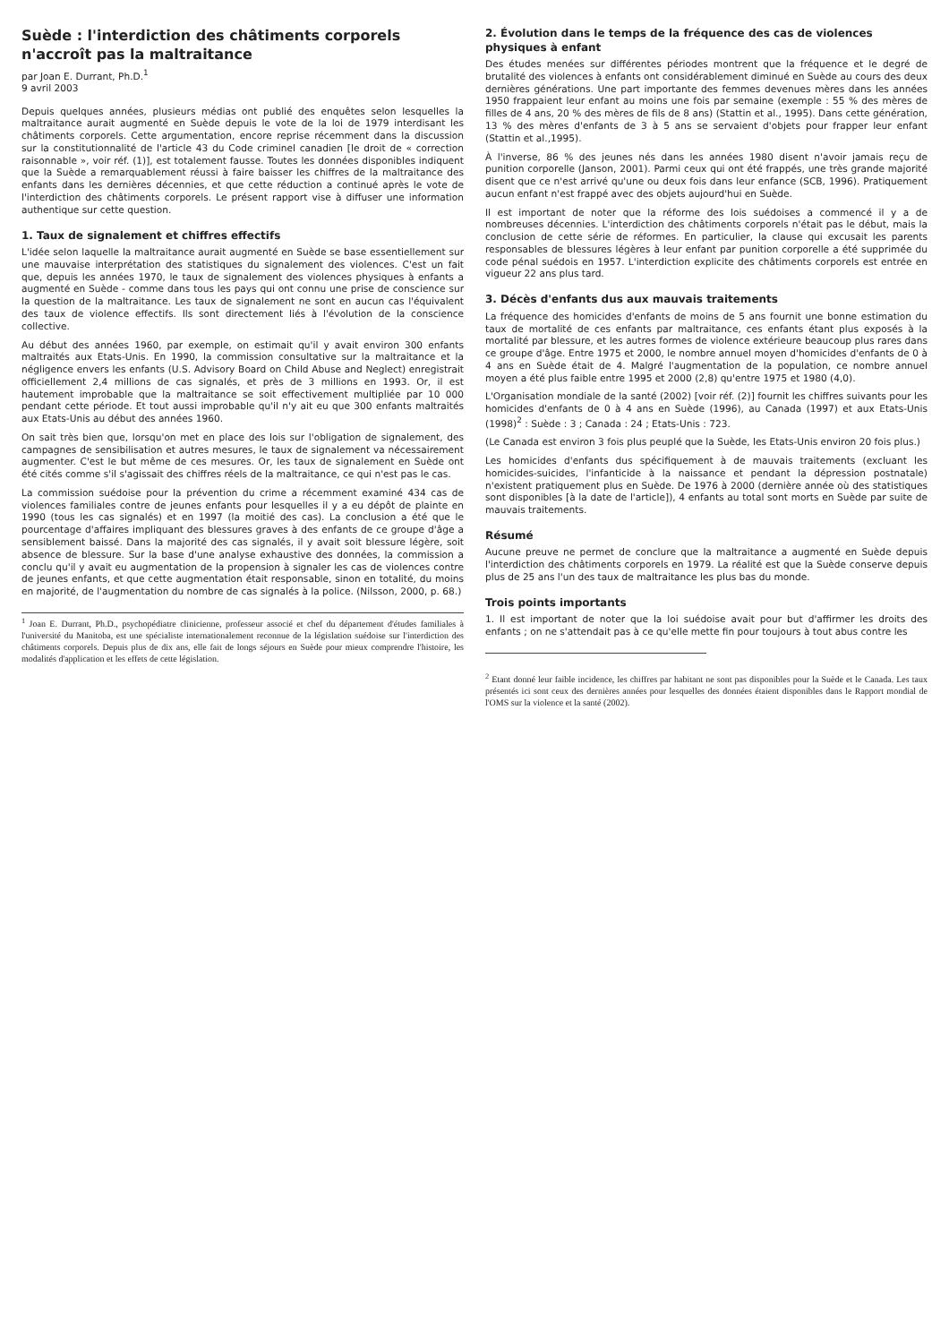Suède : l'interdiction des châtiments corporels n'accroît pas la maltraitance
par Joan E. Durrant, Ph.D.<sup>1</sup>
9 avril 2003
Depuis quelques années, plusieurs médias ont publié des enquêtes selon lesquelles la maltraitance aurait augmenté en Suède depuis le vote de la loi de 1979 interdisant les châtiments corporels. Cette argumentation, encore reprise récemment dans la discussion sur la constitutionnalité de l'article 43 du Code criminel canadien [le droit de « correction raisonnable », voir réf. (1)], est totalement fausse. Toutes les données disponibles indiquent que la Suède a remarquablement réussi à faire baisser les chiffres de la maltraitance des enfants dans les dernières décennies, et que cette réduction a continué après le vote de l'interdiction des châtiments corporels. Le présent rapport vise à diffuser une information authentique sur cette question.
1. Taux de signalement et chiffres effectifs
L'idée selon laquelle la maltraitance aurait augmenté en Suède se base essentiellement sur une mauvaise interprétation des statistiques du signalement des violences. C'est un fait que, depuis les années 1970, le taux de signalement des violences physiques à enfants a augmenté en Suède - comme dans tous les pays qui ont connu une prise de conscience sur la question de la maltraitance. Les taux de signalement ne sont en aucun cas l'équivalent des taux de violence effectifs. Ils sont directement liés à l'évolution de la conscience collective.
Au début des années 1960, par exemple, on estimait qu'il y avait environ 300 enfants maltraités aux Etats-Unis. En 1990, la commission consultative sur la maltraitance et la négligence envers les enfants (U.S. Advisory Board on Child Abuse and Neglect) enregistrait officiellement 2,4 millions de cas signalés, et près de 3 millions en 1993. Or, il est hautement improbable que la maltraitance se soit effectivement multipliée par 10 000 pendant cette période. Et tout aussi improbable qu'il n'y ait eu que 300 enfants maltraités aux Etats-Unis au début des années 1960.
On sait très bien que, lorsqu'on met en place des lois sur l'obligation de signalement, des campagnes de sensibilisation et autres mesures, le taux de signalement va nécessairement augmenter. C'est le but même de ces mesures. Or, les taux de signalement en Suède ont été cités comme s'il s'agissait des chiffres réels de la maltraitance, ce qui n'est pas le cas.
La commission suédoise pour la prévention du crime a récemment examiné 434 cas de violences familiales contre de jeunes enfants pour lesquelles il y a eu dépôt de plainte en 1990 (tous les cas signalés) et en 1997 (la moitié des cas). La conclusion a été que le pourcentage d'affaires impliquant des blessures graves à des enfants de ce groupe d'âge a sensiblement baissé. Dans la majorité des cas signalés, il y avait soit blessure légère, soit absence de blessure. Sur la base d'une analyse exhaustive des données, la commission a conclu qu'il y avait eu augmentation de la propension à signaler les cas de violences contre de jeunes enfants, et que cette augmentation était responsable, sinon en totalité, du moins en majorité, de l'augmentation du nombre de cas signalés à la police. (Nilsson, 2000, p. 68.)
<sup>1</sup> Joan E. Durrant, Ph.D., psychopédiatre clinicienne, professeur associé et chef du département d'études familiales à l'université du Manitoba, est une spécialiste internationalement reconnue de la législation suédoise sur l'interdiction des châtiments corporels. Depuis plus de dix ans, elle fait de longs séjours en Suède pour mieux comprendre l'histoire, les modalités d'application et les effets de cette législation.
2. Évolution dans le temps de la fréquence des cas de violences physiques à enfant
Des études menées sur différentes périodes montrent que la fréquence et le degré de brutalité des violences à enfants ont considérablement diminué en Suède au cours des deux dernières générations. Une part importante des femmes devenues mères dans les années 1950 frappaient leur enfant au moins une fois par semaine (exemple : 55 % des mères de filles de 4 ans, 20 % des mères de fils de 8 ans) (Stattin et al., 1995). Dans cette génération, 13 % des mères d'enfants de 3 à 5 ans se servaient d'objets pour frapper leur enfant (Stattin et al.,1995).
À l'inverse, 86 % des jeunes nés dans les années 1980 disent n'avoir jamais reçu de punition corporelle (Janson, 2001). Parmi ceux qui ont été frappés, une très grande majorité disent que ce n'est arrivé qu'une ou deux fois dans leur enfance (SCB, 1996). Pratiquement aucun enfant n'est frappé avec des objets aujourd'hui en Suède.
Il est important de noter que la réforme des lois suédoises a commencé il y a de nombreuses décennies. L'interdiction des châtiments corporels n'était pas le début, mais la conclusion de cette série de réformes. En particulier, la clause qui excusait les parents responsables de blessures légères à leur enfant par punition corporelle a été supprimée du code pénal suédois en 1957. L'interdiction explicite des châtiments corporels est entrée en vigueur 22 ans plus tard.
3. Décès d'enfants dus aux mauvais traitements
La fréquence des homicides d'enfants de moins de 5 ans fournit une bonne estimation du taux de mortalité de ces enfants par maltraitance, ces enfants étant plus exposés à la mortalité par blessure, et les autres formes de violence extérieure beaucoup plus rares dans ce groupe d'âge. Entre 1975 et 2000, le nombre annuel moyen d'homicides d'enfants de 0 à 4 ans en Suède était de 4. Malgré l'augmentation de la population, ce nombre annuel moyen a été plus faible entre 1995 et 2000 (2,8) qu'entre 1975 et 1980 (4,0).
L'Organisation mondiale de la santé (2002) [voir réf. (2)] fournit les chiffres suivants pour les homicides d'enfants de 0 à 4 ans en Suède (1996), au Canada (1997) et aux Etats-Unis (1998)<sup>2</sup> : Suède : 3 ; Canada : 24 ; Etats-Unis : 723.
(Le Canada est environ 3 fois plus peuplé que la Suède, les Etats-Unis environ 20 fois plus.)
Les homicides d'enfants dus spécifiquement à de mauvais traitements (excluant les homicides-suicides, l'infanticide à la naissance et pendant la dépression postnatale) n'existent pratiquement plus en Suède. De 1976 à 2000 (dernière année où des statistiques sont disponibles [à la date de l'article]), 4 enfants au total sont morts en Suède par suite de mauvais traitements.
Résumé
Aucune preuve ne permet de conclure que la maltraitance a augmenté en Suède depuis l'interdiction des châtiments corporels en 1979. La réalité est que la Suède conserve depuis plus de 25 ans l'un des taux de maltraitance les plus bas du monde.
Trois points importants
1. Il est important de noter que la loi suédoise avait pour but d'affirmer les droits des enfants ; on ne s'attendait pas à ce qu'elle mette fin pour toujours à tout abus contre les
<sup>2</sup> Etant donné leur faible incidence, les chiffres par habitant ne sont pas disponibles pour la Suède et le Canada. Les taux présentés ici sont ceux des dernières années pour lesquelles des données étaient disponibles dans le Rapport mondial de l'OMS sur la violence et la santé (2002).